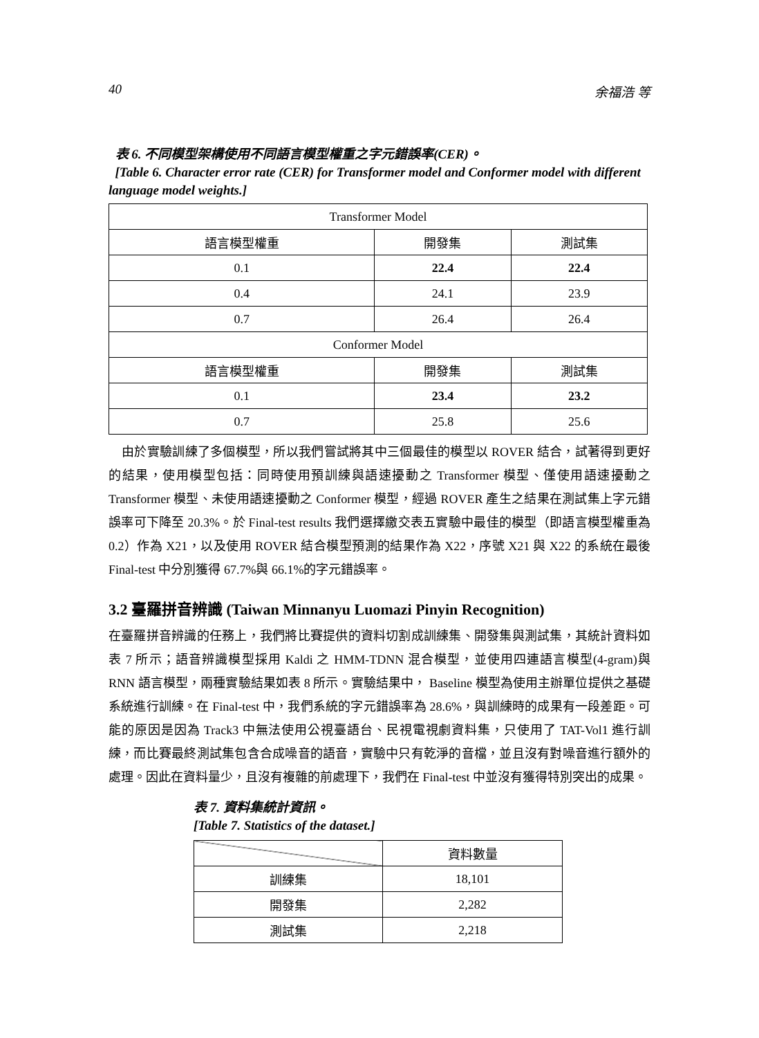40 余福浩 等
表 6. 不同模型架構使用不同語言模型權重之字元錯誤率(CER)。
[Table 6. Character error rate (CER) for Transformer model and Conformer model with different language model weights.]
| Transformer Model | | |
| 語言模型權重 | 開發集 | 測試集 |
| 0.1 | 22.4 | 22.4 |
| 0.4 | 24.1 | 23.9 |
| 0.7 | 26.4 | 26.4 |
| Conformer Model | | |
| 語言模型權重 | 開發集 | 測試集 |
| 0.1 | 23.4 | 23.2 |
| 0.7 | 25.8 | 25.6 |
由於實驗訓練了多個模型，所以我們嘗試將其中三個最佳的模型以 ROVER 結合，試著得到更好的結果，使用模型包括：同時使用預訓練與語速擾動之 Transformer 模型、僅使用語速擾動之 Transformer 模型、未使用語速擾動之 Conformer 模型，經過 ROVER 產生之結果在測試集上字元錯誤率可下降至 20.3%。於 Final-test results 我們選擇繳交表五實驗中最佳的模型（即語言模型權重為 0.2）作為 X21，以及使用 ROVER 結合模型預測的結果作為 X22，序號 X21 與 X22 的系統在最後 Final-test 中分別獲得 67.7%與 66.1%的字元錯誤率。
3.2 臺羅拼音辨識 (Taiwan Minnanyu Luomazi Pinyin Recognition)
在臺羅拼音辨識的任務上，我們將比賽提供的資料切割成訓練集、開發集與測試集，其統計資料如表 7 所示；語音辨識模型採用 Kaldi 之 HMM-TDNN 混合模型，並使用四連語言模型(4-gram)與 RNN 語言模型，兩種實驗結果如表 8 所示。實驗結果中， Baseline 模型為使用主辦單位提供之基礎系統進行訓練。在 Final-test 中，我們系統的字元錯誤率為 28.6%，與訓練時的成果有一段差距。可能的原因是因為 Track3 中無法使用公視臺語台、民視電視劇資料集，只使用了 TAT-Vol1 進行訓練，而比賽最終測試集包含合成噪音的語音，實驗中只有乾淨的音檔，並且沒有對噪音進行額外的處理。因此在資料量少，且沒有複雜的前處理下，我們在 Final-test 中並沒有獲得特別突出的成果。
表 7. 資料集統計資訊。
[Table 7. Statistics of the dataset.]
| | 資料數量 |
| 訓練集 | 18,101 |
| 開發集 | 2,282 |
| 測試集 | 2,218 |